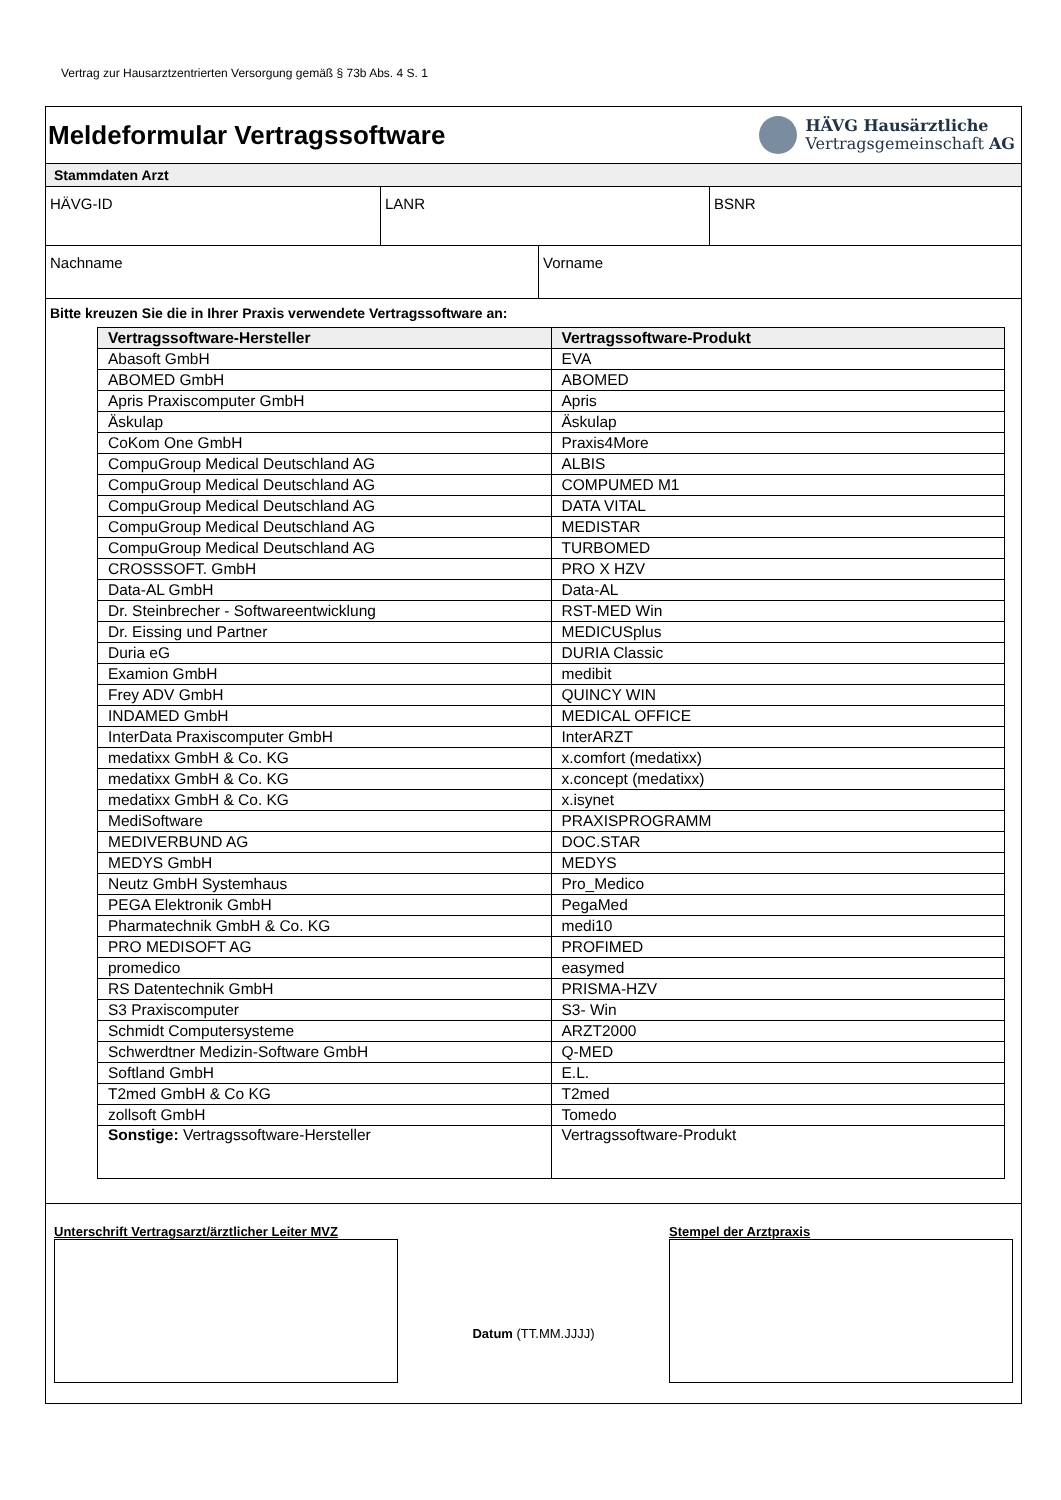Vertrag zur Hausarztzentrierten Versorgung gemäß § 73b Abs. 4 S. 1
Meldeformular Vertragssoftware
HÄVG Hausärztliche
Vertragsgemeinschaft AG
Stammdaten Arzt
HÄVG-ID LANR BSNR
Nachname Vorname
Bitte kreuzen Sie die in Ihrer Praxis verwendete Vertragssoftware an:
| Vertragssoftware-Hersteller | Vertragssoftware-Produkt |
| --- | --- |
| Abasoft GmbH | EVA |
| ABOMED GmbH | ABOMED |
| Apris Praxiscomputer GmbH | Apris |
| Äskulap | Äskulap |
| CoKom One GmbH | Praxis4More |
| CompuGroup Medical Deutschland AG | ALBIS |
| CompuGroup Medical Deutschland AG | COMPUMED M1 |
| CompuGroup Medical Deutschland AG | DATA VITAL |
| CompuGroup Medical Deutschland AG | MEDISTAR |
| CompuGroup Medical Deutschland AG | TURBOMED |
| CROSSSOFT. GmbH | PRO X HZV |
| Data-AL GmbH | Data-AL |
| Dr. Steinbrecher - Softwareentwicklung | RST-MED Win |
| Dr. Eissing und Partner | MEDICUSplus |
| Duria eG | DURIA Classic |
| Examion GmbH | medibit |
| Frey ADV GmbH | QUINCY WIN |
| INDAMED GmbH | MEDICAL OFFICE |
| InterData Praxiscomputer GmbH | InterARZT |
| medatixx GmbH & Co. KG | x.comfort (medatixx) |
| medatixx GmbH & Co. KG | x.concept (medatixx) |
| medatixx GmbH & Co. KG | x.isynet |
| MediSoftware | PRAXISPROGRAMM |
| MEDIVERBUND AG | DOC.STAR |
| MEDYS GmbH | MEDYS |
| Neutz GmbH Systemhaus | Pro_Medico |
| PEGA Elektronik GmbH | PegaMed |
| Pharmatechnik GmbH & Co. KG | medi10 |
| PRO MEDISOFT AG | PROFIMED |
| promedico | easymed |
| RS Datentechnik GmbH | PRISMA-HZV |
| S3 Praxiscomputer | S3- Win |
| Schmidt Computersysteme | ARZT2000 |
| Schwerdtner Medizin-Software GmbH | Q-MED |
| Softland GmbH | E.L. |
| T2med GmbH & Co KG | T2med |
| zollsoft GmbH | Tomedo |
| Sonstige: Vertragssoftware-Hersteller | Vertragssoftware-Produkt |
Unterschrift Vertragsarzt/ärztlicher Leiter MVZ
Datum (TT.MM.JJJJ)
Stempel der Arztpraxis